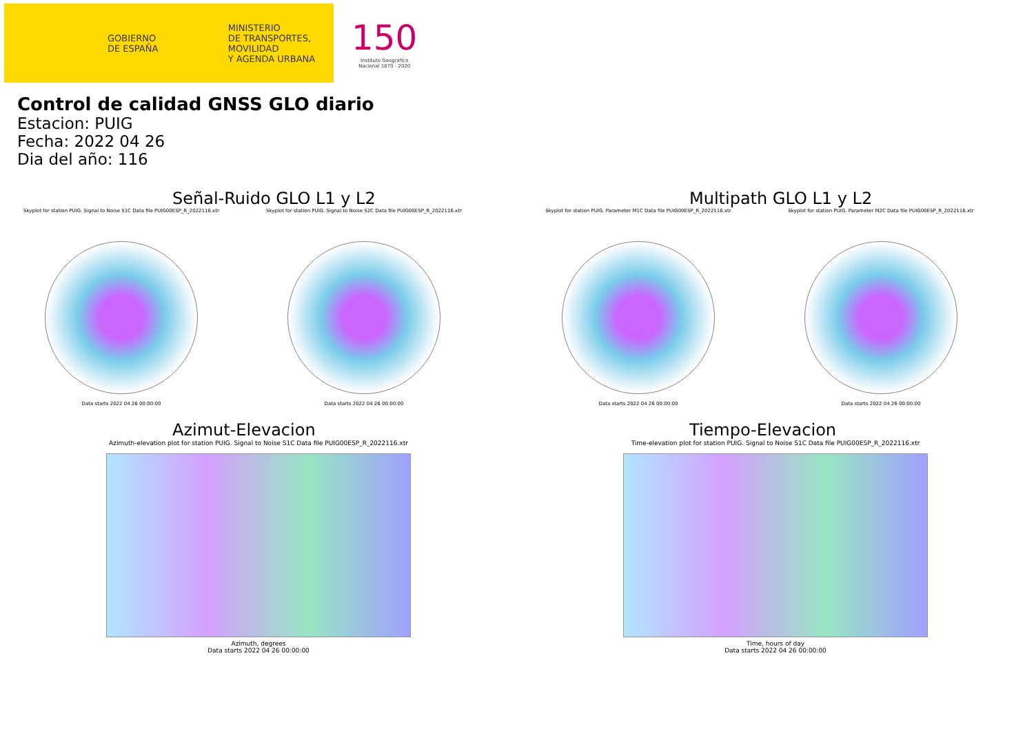GOBIERNO
DE ESPAÑA
MINISTERIO
DE TRANSPORTES, MOVILIDAD
Y AGENDA URBANA
150
Instituto Geográfico
Nacional 1870 - 2020
Control de calidad GNSS GLO diario
Estacion: PUIG
Fecha: 2022 04 26
Dia del año: 116
Señal-Ruido GLO L1 y L2
Skyplot for station PUIG. Signal to Noise S1C Data file PUIG00ESP_R_2022116.xtr
Data starts 2022 04 26 00:00:00
Skyplot for station PUIG. Signal to Noise S2C Data file PUIG00ESP_R_2022116.xtr
Data starts 2022 04 26 00:00:00
Multipath GLO L1 y L2
Skyplot for station PUIG. Parameter M1C Data file PUIG00ESP_R_2022116.xtr
Data starts 2022 04 26 00:00:00
Skyplot for station PUIG. Parameter M2C Data file PUIG00ESP_R_2022116.xtr
Data starts 2022 04 26 00:00:00
Azimut-Elevacion
Azimuth-elevation plot for station PUIG. Signal to Noise S1C Data file PUIG00ESP_R_2022116.xtr
Azimuth, degrees
Data starts 2022 04 26 00:00:00
Tiempo-Elevacion
Time-elevation plot for station PUIG. Signal to Noise S1C Data file PUIG00ESP_R_2022116.xtr
Time, hours of day
Data starts 2022 04 26 00:00:00